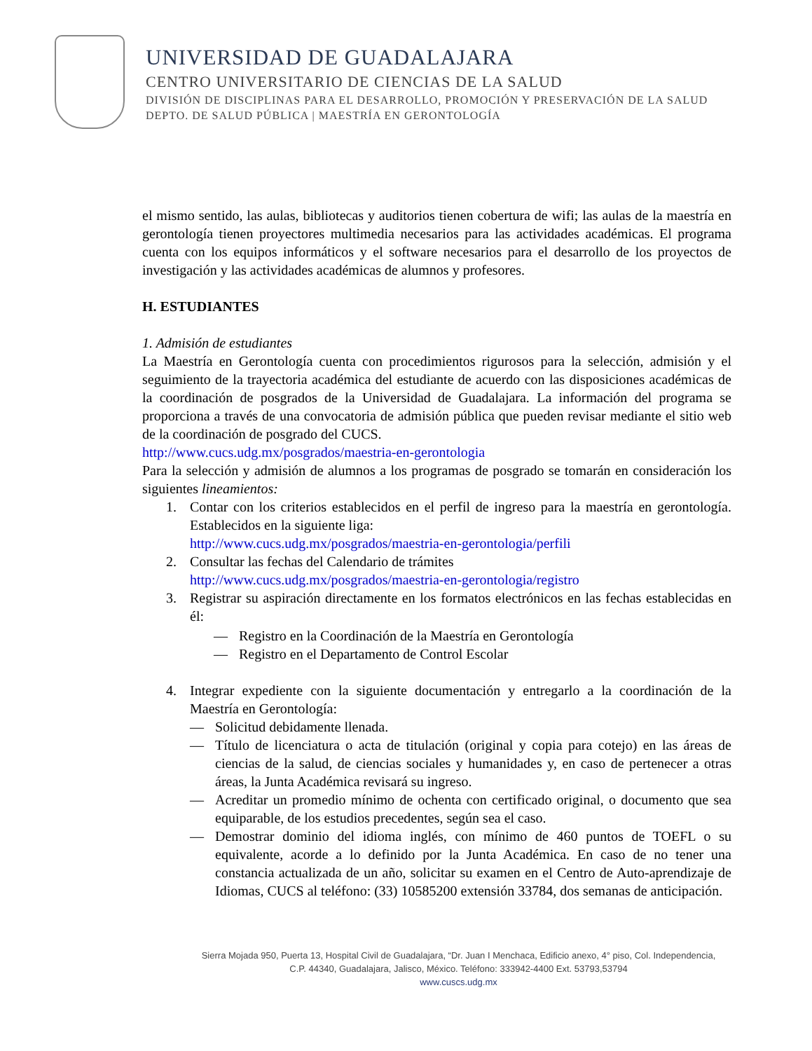UNIVERSIDAD DE GUADALAJARA
CENTRO UNIVERSITARIO DE CIENCIAS DE LA SALUD
DIVISIÓN DE DISCIPLINAS PARA EL DESARROLLO, PROMOCIÓN Y PRESERVACIÓN DE LA SALUD
DEPTO. DE SALUD PÚBLICA | MAESTRÍA EN GERONTOLOGÍA
el mismo sentido, las aulas, bibliotecas y auditorios tienen cobertura de wifi; las aulas de la maestría en gerontología tienen proyectores multimedia necesarios para las actividades académicas. El programa cuenta con los equipos informáticos y el software necesarios para el desarrollo de los proyectos de investigación y las actividades académicas de alumnos y profesores.
H. ESTUDIANTES
1. Admisión de estudiantes
La Maestría en Gerontología cuenta con procedimientos rigurosos para la selección, admisión y el seguimiento de la trayectoria académica del estudiante de acuerdo con las disposiciones académicas de la coordinación de posgrados de la Universidad de Guadalajara. La información del programa se proporciona a través de una convocatoria de admisión pública que pueden revisar mediante el sitio web de la coordinación de posgrado del CUCS.
http://www.cucs.udg.mx/posgrados/maestria-en-gerontologia
Para la selección y admisión de alumnos a los programas de posgrado se tomarán en consideración los siguientes lineamientos:
1. Contar con los criterios establecidos en el perfil de ingreso para la maestría en gerontología. Establecidos en la siguiente liga:
http://www.cucs.udg.mx/posgrados/maestria-en-gerontologia/perfili
2. Consultar las fechas del Calendario de trámites
http://www.cucs.udg.mx/posgrados/maestria-en-gerontologia/registro
3. Registrar su aspiración directamente en los formatos electrónicos en las fechas establecidas en él:
— Registro en la Coordinación de la Maestría en Gerontología
— Registro en el Departamento de Control Escolar
4. Integrar expediente con la siguiente documentación y entregarlo a la coordinación de la Maestría en Gerontología:
— Solicitud debidamente llenada.
— Título de licenciatura o acta de titulación (original y copia para cotejo) en las áreas de ciencias de la salud, de ciencias sociales y humanidades y, en caso de pertenecer a otras áreas, la Junta Académica revisará su ingreso.
— Acreditar un promedio mínimo de ochenta con certificado original, o documento que sea equiparable, de los estudios precedentes, según sea el caso.
— Demostrar dominio del idioma inglés, con mínimo de 460 puntos de TOEFL o su equivalente, acorde a lo definido por la Junta Académica. En caso de no tener una constancia actualizada de un año, solicitar su examen en el Centro de Auto-aprendizaje de Idiomas, CUCS al teléfono: (33) 10585200 extensión 33784, dos semanas de anticipación.
Sierra Mojada 950, Puerta 13, Hospital Civil de Guadalajara, “Dr. Juan I Menchaca, Edificio anexo, 4° piso, Col. Independencia,
C.P. 44340, Guadalajara, Jalisco, México. Teléfono: 333942-4400 Ext. 53793,53794
www.cuscs.udg.mx